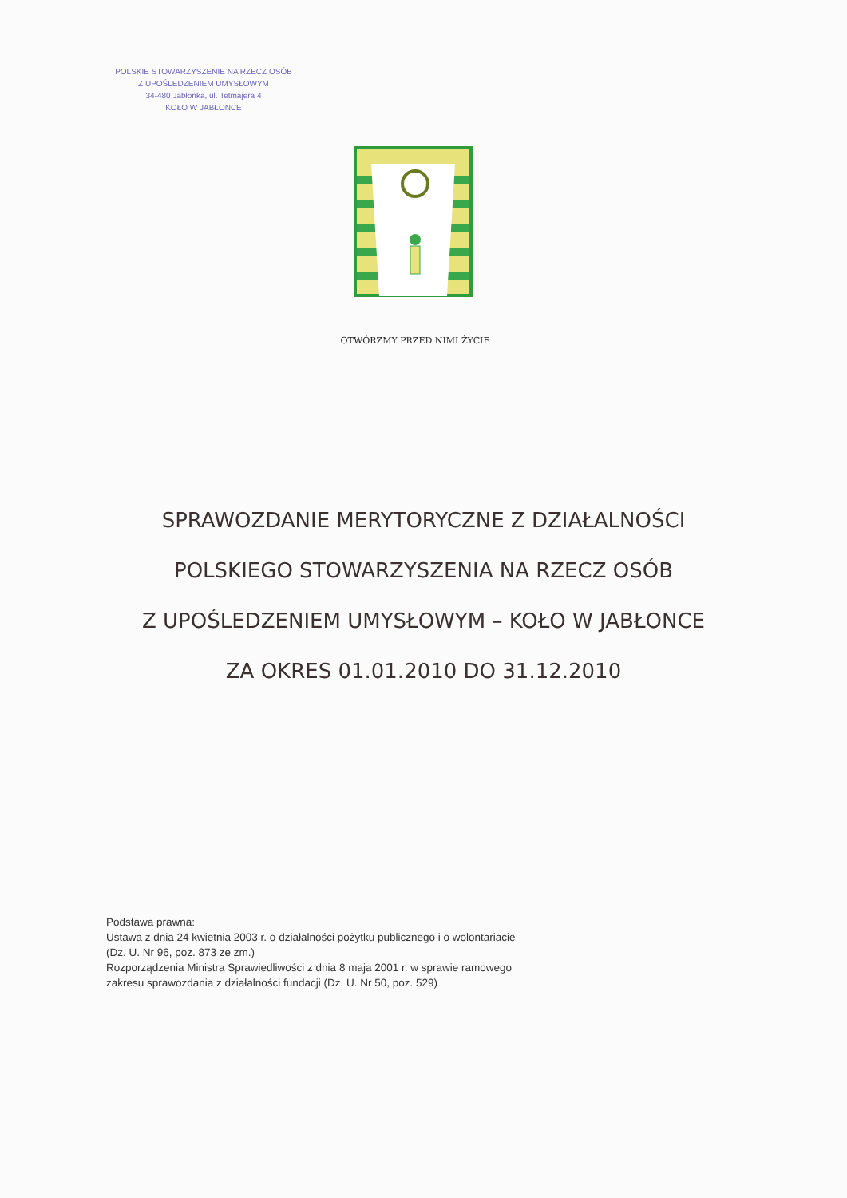POLSKIE STOWARZYSZENIE NA RZECZ OSÓB
Z UPOŚLEDZENIEM UMYSŁOWYM
34-480 Jabłonka, ul. Tetmajera 4
KOŁO W JABŁONCE
OTWÓRZMY PRZED NIMI ŻYCIE
SPRAWOZDANIE MERYTORYCZNE Z DZIAŁALNOŚCI
POLSKIEGO STOWARZYSZENIA NA RZECZ OSÓB
Z UPOŚLEDZENIEM UMYSŁOWYM – KOŁO W JABŁONCE
ZA OKRES 01.01.2010 DO 31.12.2010
Podstawa prawna:
Ustawa z dnia 24 kwietnia 2003 r. o działalności pożytku publicznego i o wolontariacie
(Dz. U. Nr 96, poz. 873 ze zm.)
Rozporządzenia Ministra Sprawiedliwości z dnia 8 maja 2001 r. w sprawie ramowego
zakresu sprawozdania z działalności fundacji (Dz. U. Nr 50, poz. 529)